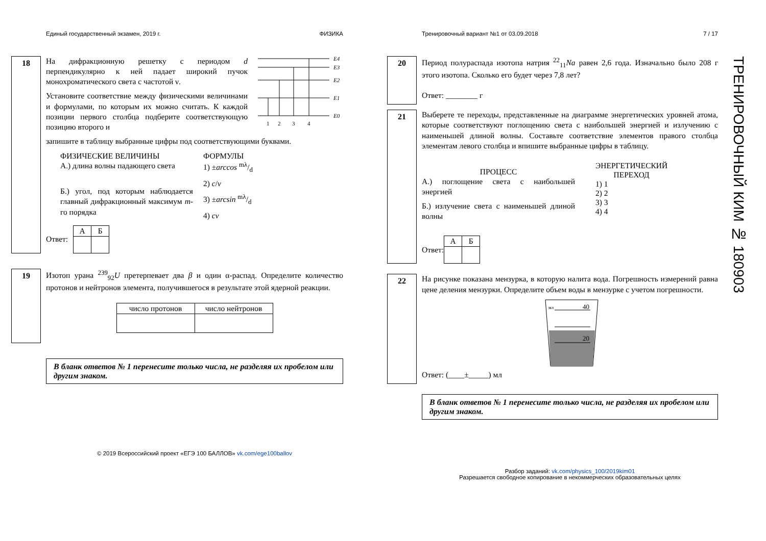Единый государственный экзамен, 2019 г. ФИЗИКА
18
На дифракционную решетку с периодом d перпендикулярно к ней падает широкий пучок монохроматического света с частотой ν.
Установите соответствие между физическими величинами и формулами, по которым их можно считать. К каждой позиции первого столбца подберите соответствующую позицию второго и
E4
E3
E2
E1
E0
1
2
3
4
запишите в таблицу выбранные цифры под соответствующими буквами.
ФИЗИЧЕСКИЕ ВЕЛИЧИНЫ
А.) длина волны падающего света
Б.) угол, под которым наблюдается главный дифракционный максимум m-го порядка
ФОРМУЛЫ
1) ±arccos mλ/d
2) c/ν
3) ±arcsin mλ/d
4) cν
Ответ:
| А | Б |
19
Изотоп урана <sup>239</sup><sub>92</sub>U претерпевает два β и один α-распад. Определите количество протонов и нейтронов элемента, получившегося в результате этой ядерной реакции.
| число протонов | число нейтронов |
В бланк ответов № 1 перенесите только числа, не разделяя их пробелом или другим знаком.
© 2019 Всероссийский проект «ЕГЭ 100 БАЛЛОВ» vk.com/ege100ballov
Тренировочный вариант №1 от 03.09.2018 7 / 17
20
Период полураспада изотопа натрия <sup>22</sup><sub>11</sub>Na равен 2,6 года. Изначально было 208 г этого изотопа. Сколько его будет через 7,8 лет?
Ответ: ________ г
21
Выберете те переходы, представленные на диаграмме энергетических уровней атома, которые соответствуют поглощению света с наибольшей энергией и излучению с наименьшей длиной волны. Составьте соответствие элементов правого столбца элементам левого столбца и впишите выбранные цифры в таблицу.
ПРОЦЕСС
А.) поглощение света с наибольшей энергией
Б.) излучение света с наименьшей длиной волны
ЭНЕРГЕТИЧЕСКИЙ
ПЕРЕХОД
1) 1
2) 2
3) 3
4) 4
Ответ:
| А | Б |
22
На рисунке показана мензурка, в которую налита вода. Погрешность измерений равна цене деления мензурки. Определите объем воды в мензурке с учетом погрешности.
мл
40
20
Ответ: (____±_____) мл
В бланк ответов № 1 перенесите только числа, не разделяя их пробелом или другим знаком.
Разбор заданий: vk.com/physics_100/2019kim01
Разрешается свободное копирование в некоммерческих образовательных целях
ТРЕНИРОВОЧНЫЙ КИМ № 180903